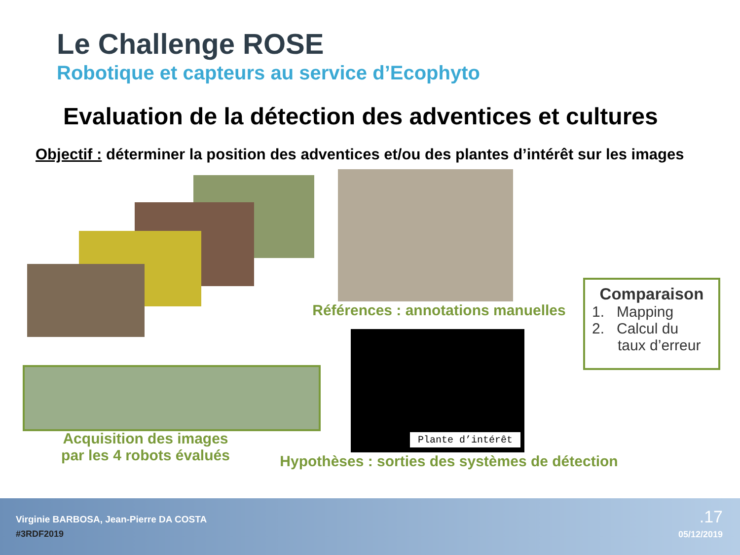Le Challenge ROSE
Robotique et capteurs au service d’Ecophyto
Evaluation de la détection des adventices et cultures
Objectif : déterminer la position des adventices et/ou des plantes d’intérêt sur les images
Références : annotations manuelles
Comparaison
1. Mapping
2. Calcul du
taux d’erreur
Acquisition des images
par les 4 robots évalués
Plante d’intérêt
Hypothèses : sorties des systèmes de détection
Virginie BARBOSA, Jean-Pierre DA COSTA
#3RDF2019
.17
05/12/2019